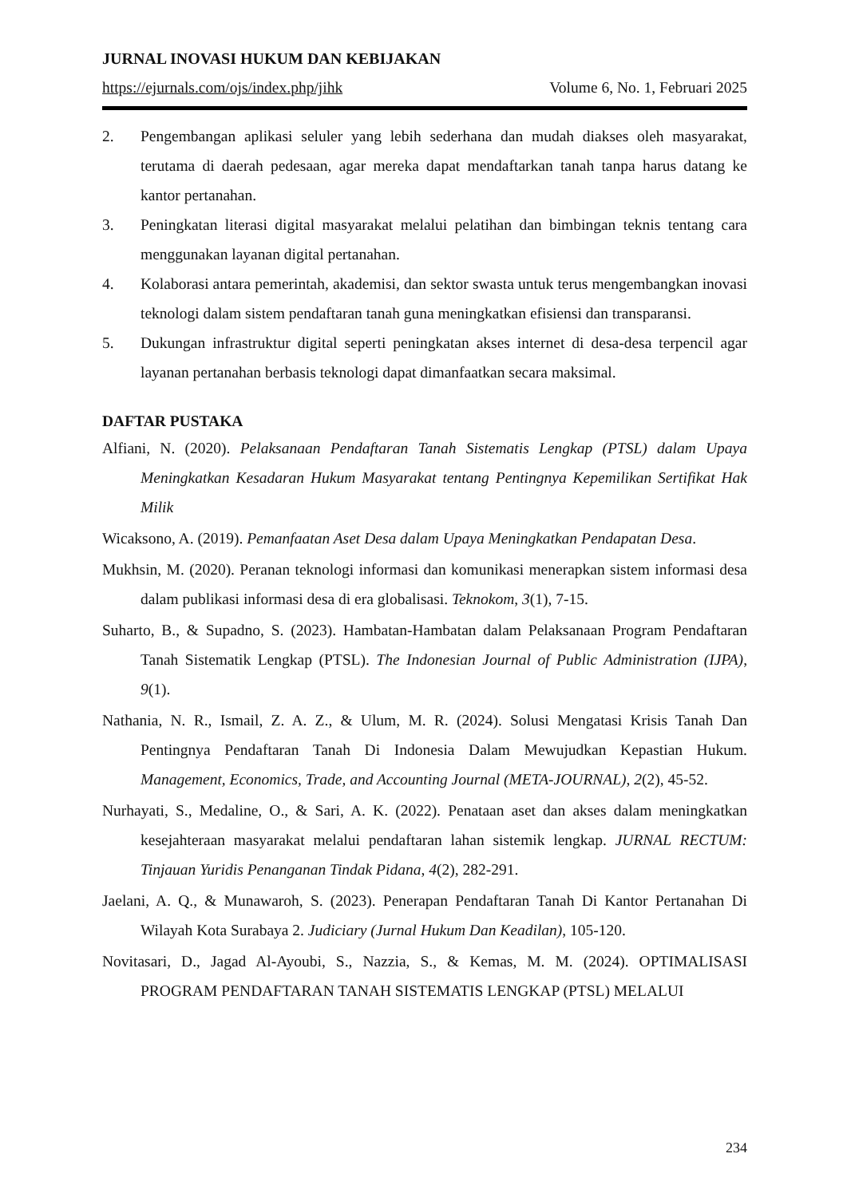JURNAL INOVASI HUKUM DAN KEBIJAKAN
https://ejurnals.com/ojs/index.php/jihk Volume 6, No. 1, Februari 2025
2. Pengembangan aplikasi seluler yang lebih sederhana dan mudah diakses oleh masyarakat, terutama di daerah pedesaan, agar mereka dapat mendaftarkan tanah tanpa harus datang ke kantor pertanahan.
3. Peningkatan literasi digital masyarakat melalui pelatihan dan bimbingan teknis tentang cara menggunakan layanan digital pertanahan.
4. Kolaborasi antara pemerintah, akademisi, dan sektor swasta untuk terus mengembangkan inovasi teknologi dalam sistem pendaftaran tanah guna meningkatkan efisiensi dan transparansi.
5. Dukungan infrastruktur digital seperti peningkatan akses internet di desa-desa terpencil agar layanan pertanahan berbasis teknologi dapat dimanfaatkan secara maksimal.
DAFTAR PUSTAKA
Alfiani, N. (2020). Pelaksanaan Pendaftaran Tanah Sistematis Lengkap (PTSL) dalam Upaya Meningkatkan Kesadaran Hukum Masyarakat tentang Pentingnya Kepemilikan Sertifikat Hak Milik
Wicaksono, A. (2019). Pemanfaatan Aset Desa dalam Upaya Meningkatkan Pendapatan Desa.
Mukhsin, M. (2020). Peranan teknologi informasi dan komunikasi menerapkan sistem informasi desa dalam publikasi informasi desa di era globalisasi. Teknokom, 3(1), 7-15.
Suharto, B., & Supadno, S. (2023). Hambatan-Hambatan dalam Pelaksanaan Program Pendaftaran Tanah Sistematik Lengkap (PTSL). The Indonesian Journal of Public Administration (IJPA), 9(1).
Nathania, N. R., Ismail, Z. A. Z., & Ulum, M. R. (2024). Solusi Mengatasi Krisis Tanah Dan Pentingnya Pendaftaran Tanah Di Indonesia Dalam Mewujudkan Kepastian Hukum. Management, Economics, Trade, and Accounting Journal (META-JOURNAL), 2(2), 45-52.
Nurhayati, S., Medaline, O., & Sari, A. K. (2022). Penataan aset dan akses dalam meningkatkan kesejahteraan masyarakat melalui pendaftaran lahan sistemik lengkap. JURNAL RECTUM: Tinjauan Yuridis Penanganan Tindak Pidana, 4(2), 282-291.
Jaelani, A. Q., & Munawaroh, S. (2023). Penerapan Pendaftaran Tanah Di Kantor Pertanahan Di Wilayah Kota Surabaya 2. Judiciary (Jurnal Hukum Dan Keadilan), 105-120.
Novitasari, D., Jagad Al-Ayoubi, S., Nazzia, S., & Kemas, M. M. (2024). OPTIMALISASI PROGRAM PENDAFTARAN TANAH SISTEMATIS LENGKAP (PTSL) MELALUI
234